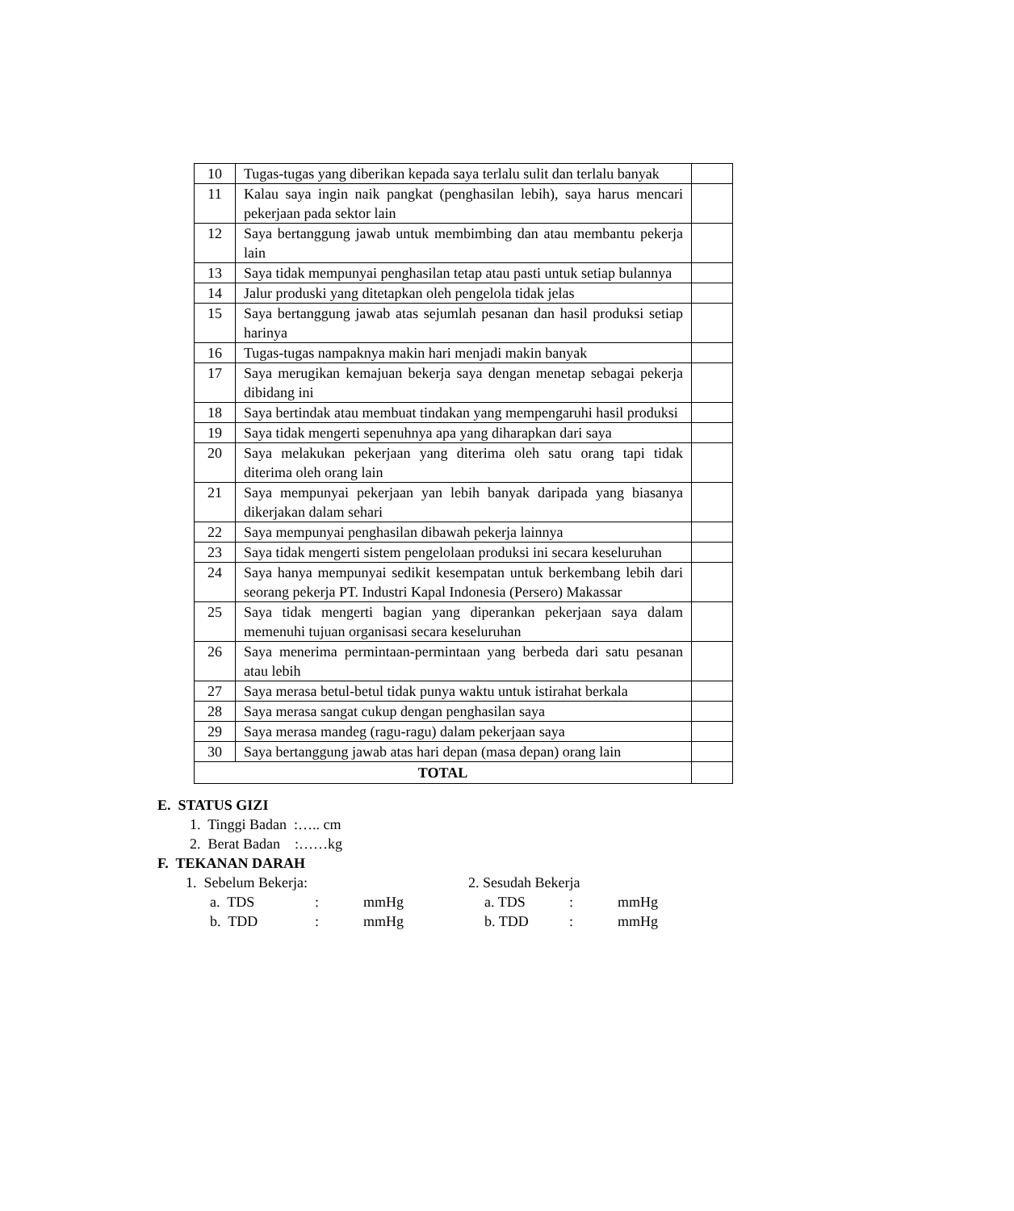| 10 | Tugas-tugas yang diberikan kepada saya terlalu sulit dan terlalu banyak | |
| 11 | Kalau saya ingin naik pangkat (penghasilan lebih), saya harus mencari pekerjaan pada sektor lain | |
| 12 | Saya bertanggung jawab untuk membimbing dan atau membantu pekerja lain | |
| 13 | Saya tidak mempunyai penghasilan tetap atau pasti untuk setiap bulannya | |
| 14 | Jalur produski yang ditetapkan oleh pengelola tidak jelas | |
| 15 | Saya bertanggung jawab atas sejumlah pesanan dan hasil produksi setiap harinya | |
| 16 | Tugas-tugas nampaknya makin hari menjadi makin banyak | |
| 17 | Saya merugikan kemajuan bekerja saya dengan menetap sebagai pekerja dibidang ini | |
| 18 | Saya bertindak atau membuat tindakan yang mempengaruhi hasil produksi | |
| 19 | Saya tidak mengerti sepenuhnya apa yang diharapkan dari saya | |
| 20 | Saya melakukan pekerjaan yang diterima oleh satu orang tapi tidak diterima oleh orang lain | |
| 21 | Saya mempunyai pekerjaan yan lebih banyak daripada yang biasanya dikerjakan dalam sehari | |
| 22 | Saya mempunyai penghasilan dibawah pekerja lainnya | |
| 23 | Saya tidak mengerti sistem pengelolaan produksi ini secara keseluruhan | |
| 24 | Saya hanya mempunyai sedikit kesempatan untuk berkembang lebih dari seorang pekerja PT. Industri Kapal Indonesia (Persero) Makassar | |
| 25 | Saya tidak mengerti bagian yang diperankan pekerjaan saya dalam memenuhi tujuan organisasi secara keseluruhan | |
| 26 | Saya menerima permintaan-permintaan yang berbeda dari satu pesanan atau lebih | |
| 27 | Saya merasa betul-betul tidak punya waktu untuk istirahat berkala | |
| 28 | Saya merasa sangat cukup dengan penghasilan saya | |
| 29 | Saya merasa mandeg (ragu-ragu) dalam pekerjaan saya | |
| 30 | Saya bertanggung jawab atas hari depan (masa depan) orang lain | |
| TOTAL | | |
E. STATUS GIZI
1. Tinggi Badan :….. cm
2. Berat Badan :……kg
F. TEKANAN DARAH
1. Sebelum Bekerja: 2. Sesudah Bekerja
a. TDS: mmHg a. TDS: mmHg
b. TDD: mmHg b. TDD: mmHg